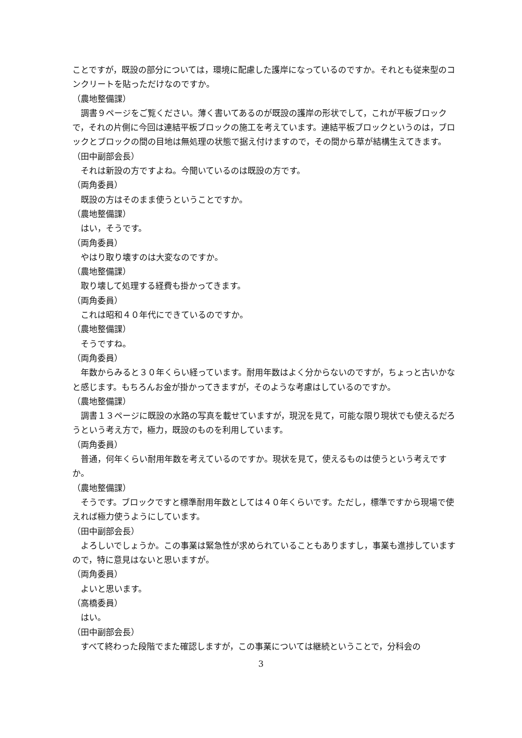ことですが，既設の部分については，環境に配慮した護岸になっているのですか。それとも従来型のコンクリートを貼っただけなのですか。
（農地整備課）
調書９ページをご覧ください。薄く書いてあるのが既設の護岸の形状でして，これが平板ブロックで，それの片側に今回は連結平板ブロックの施工を考えています。連結平板ブロックというのは，ブロックとブロックの間の目地は無処理の状態で据え付けますので，その間から草が結構生えてきます。
（田中副部会長）
それは新設の方ですよね。今聞いているのは既設の方です。
（両角委員）
既設の方はそのまま使うということですか。
（農地整備課）
はい，そうです。
（両角委員）
やはり取り壊すのは大変なのですか。
（農地整備課）
取り壊して処理する経費も掛かってきます。
（両角委員）
これは昭和４０年代にできているのですか。
（農地整備課）
そうですね。
（両角委員）
年数からみると３０年くらい経っています。耐用年数はよく分からないのですが，ちょっと古いかなと感じます。もちろんお金が掛かってきますが，そのような考慮はしているのですか。
（農地整備課）
調書１３ページに既設の水路の写真を載せていますが，現況を見て，可能な限り現状でも使えるだろうという考え方で，極力，既設のものを利用しています。
（両角委員）
普通，何年くらい耐用年数を考えているのですか。現状を見て，使えるものは使うという考えですか。
（農地整備課）
そうです。ブロックですと標準耐用年数としては４０年くらいです。ただし，標準ですから現場で使えれば極力使うようにしています。
（田中副部会長）
よろしいでしょうか。この事業は緊急性が求められていることもありますし，事業も進捗していますので，特に意見はないと思いますが。
（両角委員）
よいと思います。
（高橋委員）
はい。
（田中副部会長）
すべて終わった段階でまた確認しますが，この事業については継続ということで，分科会の
3